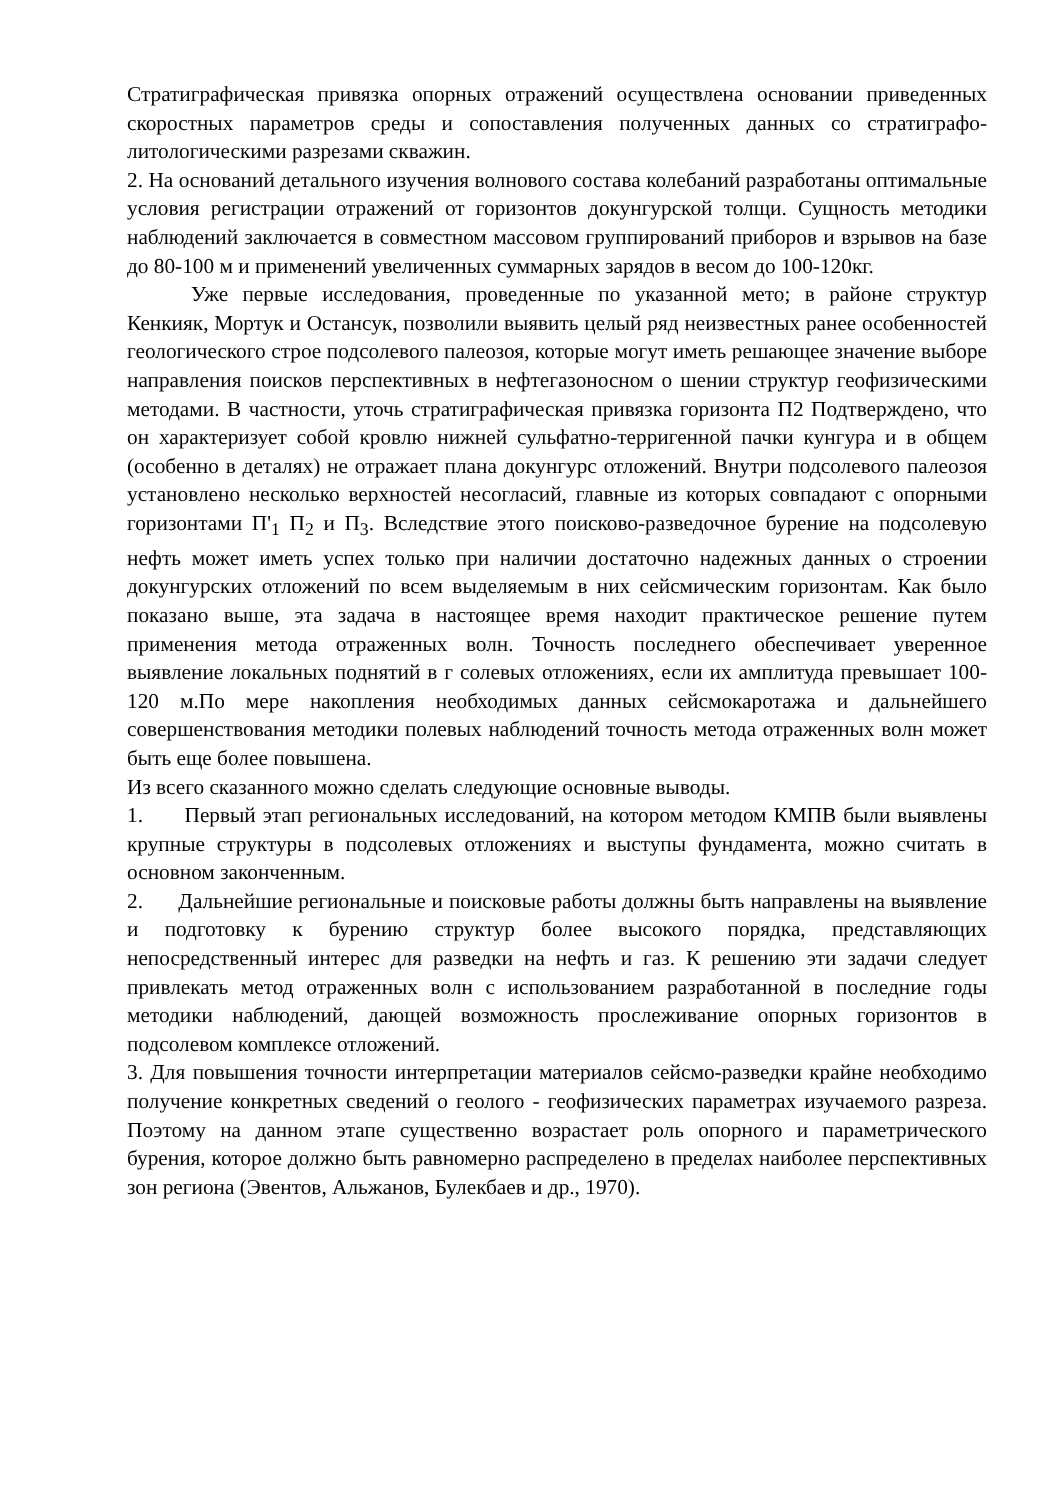Стратиграфическая привязка опорных отражений осуществлена основании приведенных скоростных параметров среды и сопоставления полученных данных со стратиграфо-литологическими разрезами скважин.
2. На оснований детального изучения волнового состава колебаний разработаны оптимальные условия регистрации отражений от горизонтов докунгурской толщи. Сущность методики наблюдений заключается в совместном массовом группирований приборов и взрывов на базе до 80-100 м и применений увеличенных суммарных зарядов в весом до 100-120кг.
Уже первые исследования, проведенные по указанной мето; в районе структур Кенкияк, Мортук и Остансук, позволили выявить целый ряд неизвестных ранее особенностей геологического строе подсолевого палеозоя, которые могут иметь решающее значение выборе направления поисков перспективных в нефтегазоносном о шении структур геофизическими методами. В частности, уточь стратиграфическая привязка горизонта П2 Подтверждено, что он характеризует собой кровлю нижней сульфатно-терригенной пачки кунгура и в общем (особенно в деталях) не отражает плана докунгурс отложений. Внутри подсолевого палеозоя установлено несколько верхностей несогласий, главные из которых совпадают с опорными горизонтами П'<sub>1</sub> П<sub>2</sub> и П<sub>3</sub>. Вследствие этого поисково-разведочное бурение на подсолевую нефть может иметь успех только при наличии достаточно надежных данных о строении докунгурских отложений по всем выделяемым в них сейсмическим горизонтам. Как было показано выше, эта задача в настоящее время находит практическое решение путем применения метода отраженных волн. Точность последнего обеспечивает уверенное выявление локальных поднятий в г солевых отложениях, если их амплитуда превышает 100-120 м.По мере накопления необходимых данных сейсмокаротажа и дальнейшего совершенствования методики полевых наблюдений точность метода отраженных волн может быть еще более повышена.
Из всего сказанного можно сделать следующие основные выводы.
1. Первый этап региональных исследований, на котором методом КМПВ были выявлены крупные структуры в подсолевых отложениях и выступы фундамента, можно считать в основном законченным.
2. Дальнейшие региональные и поисковые работы должны быть направлены на выявление и подготовку к бурению структур более высокого порядка, представляющих непосредственный интерес для разведки на нефть и газ. К решению эти задачи следует привлекать метод отраженных волн с использованием разработанной в последние годы методики наблюдений, дающей возможность прослеживание опорных горизонтов в подсолевом комплексе отложений.
3. Для повышения точности интерпретации материалов сейсмо-разведки крайне необходимо получение конкретных сведений о геолого - геофизических параметрах изучаемого разреза. Поэтому на данном этапе существенно возрастает роль опорного и параметрического бурения, которое должно быть равномерно распределено в пределах наиболее перспективных зон региона (Эвентов, Альжанов, Булекбаев и др., 1970).